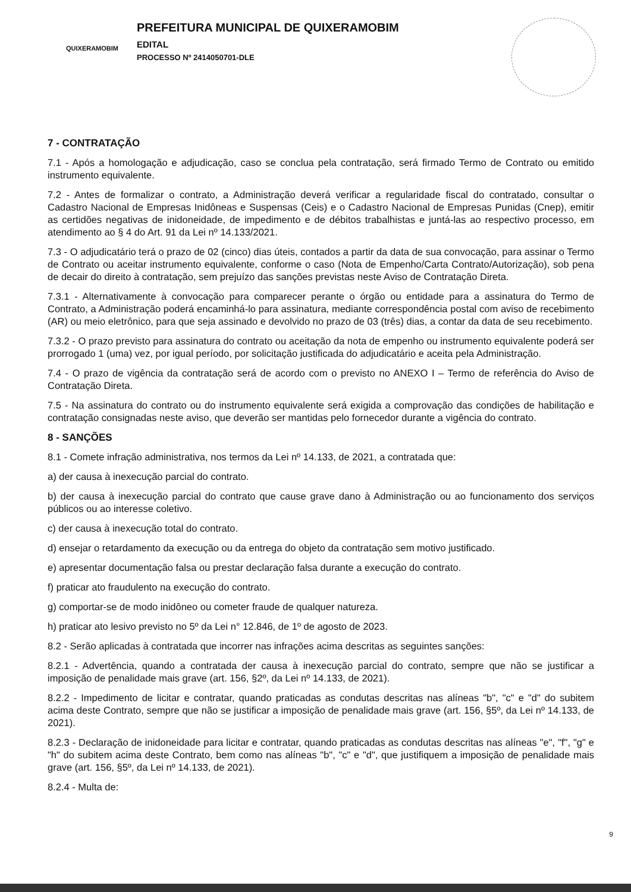QUIXERAMOBIM
PREFEITURA MUNICIPAL DE QUIXERAMOBIM
EDITAL
PROCESSO Nº 2414050701-DLE
7 - CONTRATAÇÃO
7.1 - Após a homologação e adjudicação, caso se conclua pela contratação, será firmado Termo de Contrato ou emitido instrumento equivalente.
7.2 - Antes de formalizar o contrato, a Administração deverá verificar a regularidade fiscal do contratado, consultar o Cadastro Nacional de Empresas Inidôneas e Suspensas (Ceis) e o Cadastro Nacional de Empresas Punidas (Cnep), emitir as certidões negativas de inidoneidade, de impedimento e de débitos trabalhistas e juntá-las ao respectivo processo, em atendimento ao § 4 do Art. 91 da Lei nº 14.133/2021.
7.3 - O adjudicatário terá o prazo de 02 (cinco) dias úteis, contados a partir da data de sua convocação, para assinar o Termo de Contrato ou aceitar instrumento equivalente, conforme o caso (Nota de Empenho/Carta Contrato/Autorização), sob pena de decair do direito à contratação, sem prejuízo das sanções previstas neste Aviso de Contratação Direta.
7.3.1 - Alternativamente à convocação para comparecer perante o órgão ou entidade para a assinatura do Termo de Contrato, a Administração poderá encaminhá-lo para assinatura, mediante correspondência postal com aviso de recebimento (AR) ou meio eletrônico, para que seja assinado e devolvido no prazo de 03 (três) dias, a contar da data de seu recebimento.
7.3.2 - O prazo previsto para assinatura do contrato ou aceitação da nota de empenho ou instrumento equivalente poderá ser prorrogado 1 (uma) vez, por igual período, por solicitação justificada do adjudicatário e aceita pela Administração.
7.4 - O prazo de vigência da contratação será de acordo com o previsto no ANEXO I – Termo de referência do Aviso de Contratação Direta.
7.5 - Na assinatura do contrato ou do instrumento equivalente será exigida a comprovação das condições de habilitação e contratação consignadas neste aviso, que deverão ser mantidas pelo fornecedor durante a vigência do contrato.
8 - SANÇÕES
8.1 - Comete infração administrativa, nos termos da Lei nº 14.133, de 2021, a contratada que:
a) der causa à inexecução parcial do contrato.
b) der causa à inexecução parcial do contrato que cause grave dano à Administração ou ao funcionamento dos serviços públicos ou ao interesse coletivo.
c) der causa à inexecução total do contrato.
d) ensejar o retardamento da execução ou da entrega do objeto da contratação sem motivo justificado.
e) apresentar documentação falsa ou prestar declaração falsa durante a execução do contrato.
f) praticar ato fraudulento na execução do contrato.
g) comportar-se de modo inidôneo ou cometer fraude de qualquer natureza.
h) praticar ato lesivo previsto no 5º da Lei n° 12.846, de 1º de agosto de 2023.
8.2 - Serão aplicadas à contratada que incorrer nas infrações acima descritas as seguintes sanções:
8.2.1 - Advertência, quando a contratada der causa à inexecução parcial do contrato, sempre que não se justificar a imposição de penalidade mais grave (art. 156, §2º, da Lei nº 14.133, de 2021).
8.2.2 - Impedimento de licitar e contratar, quando praticadas as condutas descritas nas alíneas "b", "c" e "d" do subitem acima deste Contrato, sempre que não se justificar a imposição de penalidade mais grave (art. 156, §5º, da Lei nº 14.133, de 2021).
8.2.3 - Declaração de inidoneidade para licitar e contratar, quando praticadas as condutas descritas nas alíneas "e", "f", "g" e "h" do subitem acima deste Contrato, bem como nas alíneas "b", "c" e "d", que justifiquem a imposição de penalidade mais grave (art. 156, §5º, da Lei nº 14.133, de 2021).
8.2.4 - Multa de:
9